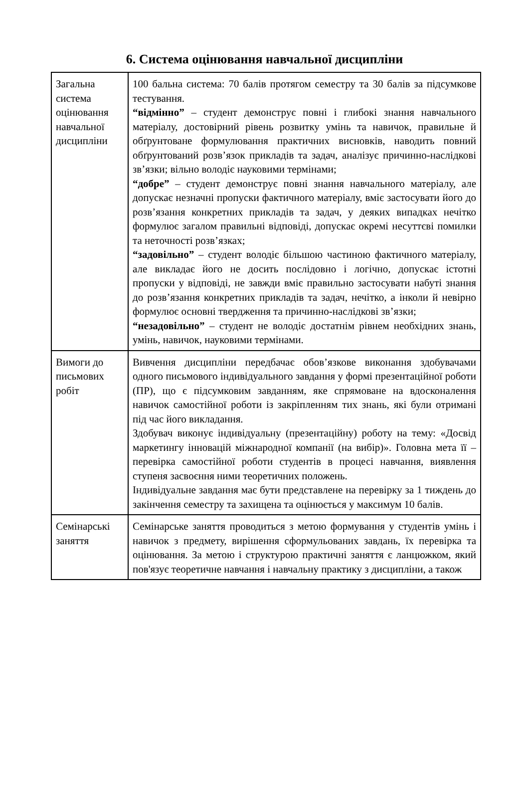6. Система оцінювання навчальної дисципліни
| Загальна система оцінювання навчальної дисципліни | 100 бальна система: 70 балів протягом семестру та 30 балів за підсумкове тестування. “відмінно” – студент демонструє повні і глибокі знання навчального матеріалу, достовірний рівень розвитку умінь та навичок, правильне й обґрунтоване формулювання практичних висновків, наводить повний обґрунтований розв’язок прикладів та задач, аналізує причинно-наслідкові зв’язки; вільно володіє науковими термінами; “добре” – студент демонструє повні знання навчального матеріалу, але допускає незначні пропуски фактичного матеріалу, вміє застосувати його до розв’язання конкретних прикладів та задач, у деяких випадках нечітко формулює загалом правильні відповіді, допускає окремі несуттєві помилки та неточності розв’язках; “задовільно” – студент володіє більшою частиною фактичного матеріалу, але викладає його не досить послідовно і логічно, допускає істотні пропуски у відповіді, не завжди вміє правильно застосувати набуті знання до розв’язання конкретних прикладів та задач, нечітко, а інколи й невірно формулює основні твердження та причинно-наслідкові зв’язки; “незадовільно” – студент не володіє достатнім рівнем необхідних знань, умінь, навичок, науковими термінами. |
| Вимоги до письмових робіт | Вивчення дисципліни передбачає обов’язкове виконання здобувачами одного письмового індивідуального завдання у формі презентаційної роботи (ПР), що є підсумковим завданням, яке спрямоване на вдосконалення навичок самостійної роботи із закріпленням тих знань, які були отримані під час його викладання. Здобувач виконує індивідуальну (презентаційну) роботу на тему: «Досвід маркетингу інновацій міжнародної компанії (на вибір)». Головна мета її – перевірка самостійної роботи студентів в процесі навчання, виявлення ступеня засвоєння ними теоретичних положень. Індивідуальне завдання має бути представлене на перевірку за 1 тиждень до закінчення семестру та захищена та оцінюється у максимум 10 балів. |
| Семінарські заняття | Семінарське заняття проводиться з метою формування у студентів умінь і навичок з предмету, вирішення сформульованих завдань, їх перевірка та оцінювання. За метою і структурою практичні заняття є ланцюжком, який пов'язує теоретичне навчання і навчальну практику з дисципліни, а також |